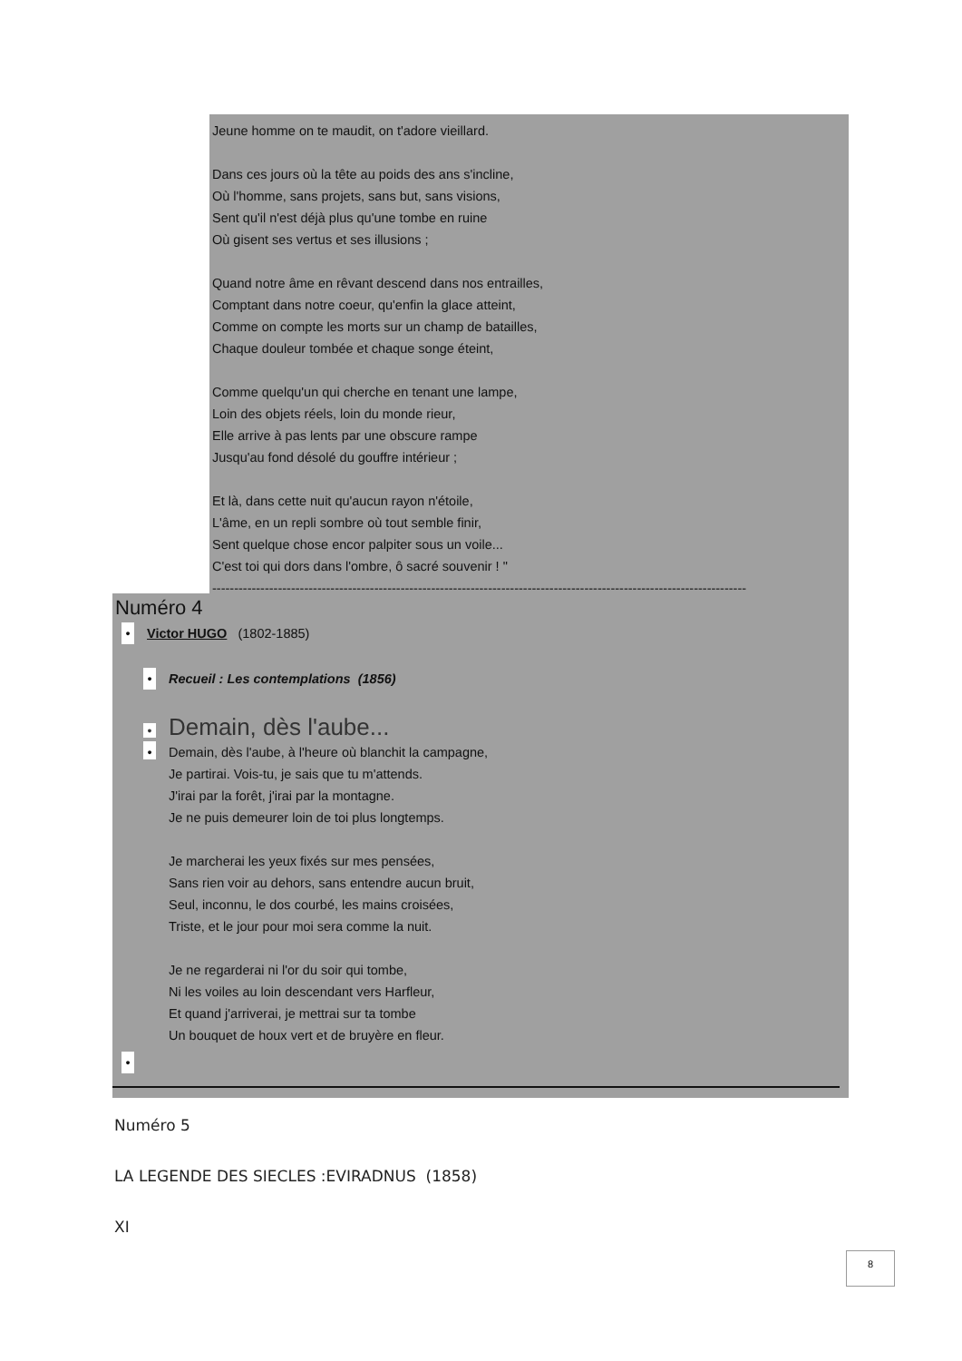Jeune homme on te maudit, on t'adore vieillard.
Dans ces jours où la tête au poids des ans s'incline,
Où l'homme, sans projets, sans but, sans visions,
Sent qu'il n'est déjà plus qu'une tombe en ruine
Où gisent ses vertus et ses illusions ;
Quand notre âme en rêvant descend dans nos entrailles,
Comptant dans notre coeur, qu'enfin la glace atteint,
Comme on compte les morts sur un champ de batailles,
Chaque douleur tombée et chaque songe éteint,
Comme quelqu'un qui cherche en tenant une lampe,
Loin des objets réels, loin du monde rieur,
Elle arrive à pas lents par une obscure rampe
Jusqu'au fond désolé du gouffre intérieur ;
Et là, dans cette nuit qu'aucun rayon n'étoile,
L'âme, en un repli sombre où tout semble finir,
Sent quelque chose encor palpiter sous un voile...
C'est toi qui dors dans l'ombre, ô sacré souvenir ! "
--------------------------------------------------------------------------------------------------------------------------
Numéro 4
• Victor HUGO (1802-1885)
• Recueil : Les contemplations (1856)
• Demain, dès l'aube...
•
Demain, dès l'aube, à l'heure où blanchit la campagne,
Je partirai. Vois-tu, je sais que tu m'attends.
J'irai par la forêt, j'irai par la montagne.
Je ne puis demeurer loin de toi plus longtemps.
Je marcherai les yeux fixés sur mes pensées,
Sans rien voir au dehors, sans entendre aucun bruit,
Seul, inconnu, le dos courbé, les mains croisées,
Triste, et le jour pour moi sera comme la nuit.
Je ne regarderai ni l'or du soir qui tombe,
Ni les voiles au loin descendant vers Harfleur,
Et quand j'arriverai, je mettrai sur ta tombe
Un bouquet de houx vert et de bruyère en fleur.
•
Numéro 5
LA LEGENDE DES SIECLES :EVIRADNUS (1858)
XI
8